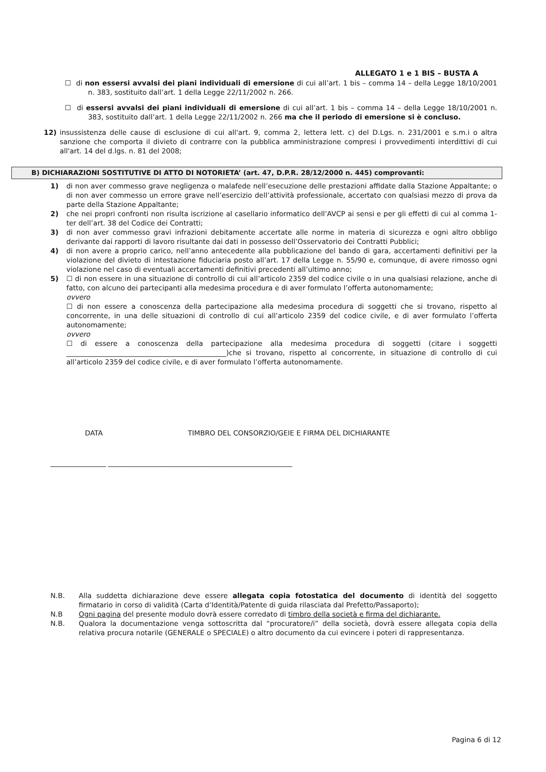ALLEGATO 1 e 1 BIS – BUSTA A
☐ di non essersi avvalsi dei piani individuali di emersione di cui all’art. 1 bis – comma 14 – della Legge 18/10/2001 n. 383, sostituito dall’art. 1 della Legge 22/11/2002 n. 266.
☐ di essersi avvalsi dei piani individuali di emersione di cui all’art. 1 bis – comma 14 – della Legge 18/10/2001 n. 383, sostituito dall’art. 1 della Legge 22/11/2002 n. 266 ma che il periodo di emersione si è concluso.
12) insussistenza delle cause di esclusione di cui all'art. 9, comma 2, lettera lett. c) del D.Lgs. n. 231/2001 e s.m.i o altra sanzione che comporta il divieto di contrarre con la pubblica amministrazione compresi i provvedimenti interdittivi di cui all'art. 14 del d.lgs. n. 81 del 2008;
B) DICHIARAZIONI SOSTITUTIVE DI ATTO DI NOTORIETA’ (art. 47, D.P.R. 28/12/2000 n. 445) comprovanti:
1) di non aver commesso grave negligenza o malafede nell’esecuzione delle prestazioni affidate dalla Stazione Appaltante; o di non aver commesso un errore grave nell’esercizio dell’attività professionale, accertato con qualsiasi mezzo di prova da parte della Stazione Appaltante;
2) che nei propri confronti non risulta iscrizione al casellario informatico dell’AVCP ai sensi e per gli effetti di cui al comma 1-ter dell’art. 38 del Codice dei Contratti;
3) di non aver commesso gravi infrazioni debitamente accertate alle norme in materia di sicurezza e ogni altro obbligo derivante dai rapporti di lavoro risultante dai dati in possesso dell’Osservatorio dei Contratti Pubblici;
4) di non avere a proprio carico, nell’anno antecedente alla pubblicazione del bando di gara, accertamenti definitivi per la violazione del divieto di intestazione fiduciaria posto all’art. 17 della Legge n. 55/90 e, comunque, di avere rimosso ogni violazione nel caso di eventuali accertamenti definitivi precedenti all’ultimo anno;
5) ☐ di non essere in una situazione di controllo di cui all’articolo 2359 del codice civile o in una qualsiasi relazione, anche di fatto, con alcuno dei partecipanti alla medesima procedura e di aver formulato l’offerta autonomamente;
ovvero
☐ di non essere a conoscenza della partecipazione alla medesima procedura di soggetti che si trovano, rispetto al concorrente, in una delle situazioni di controllo di cui all’articolo 2359 del codice civile, e di aver formulato l’offerta autonomamente;
ovvero
☐ di essere a conoscenza della partecipazione alla medesima procedura di soggetti (citare i soggetti ______________________________________________)che si trovano, rispetto al concorrente, in situazione di controllo di cui all’articolo 2359 del codice civile, e di aver formulato l’offerta autonomamente.
DATA TIMBRO DEL CONSORZIO/GEIE E FIRMA DEL DICHIARANTE
________________ _____________________________________________________
N.B. Alla suddetta dichiarazione deve essere allegata copia fotostatica del documento di identità del soggetto firmatario in corso di validità (Carta d’Identità/Patente di guida rilasciata dal Prefetto/Passaporto);
N.B Ogni pagina del presente modulo dovrà essere corredato di timbro della società e firma del dichiarante.
N.B. Qualora la documentazione venga sottoscritta dal “procuratore/i” della società, dovrà essere allegata copia della relativa procura notarile (GENERALE o SPECIALE) o altro documento da cui evincere i poteri di rappresentanza.
Pagina 6 di 12